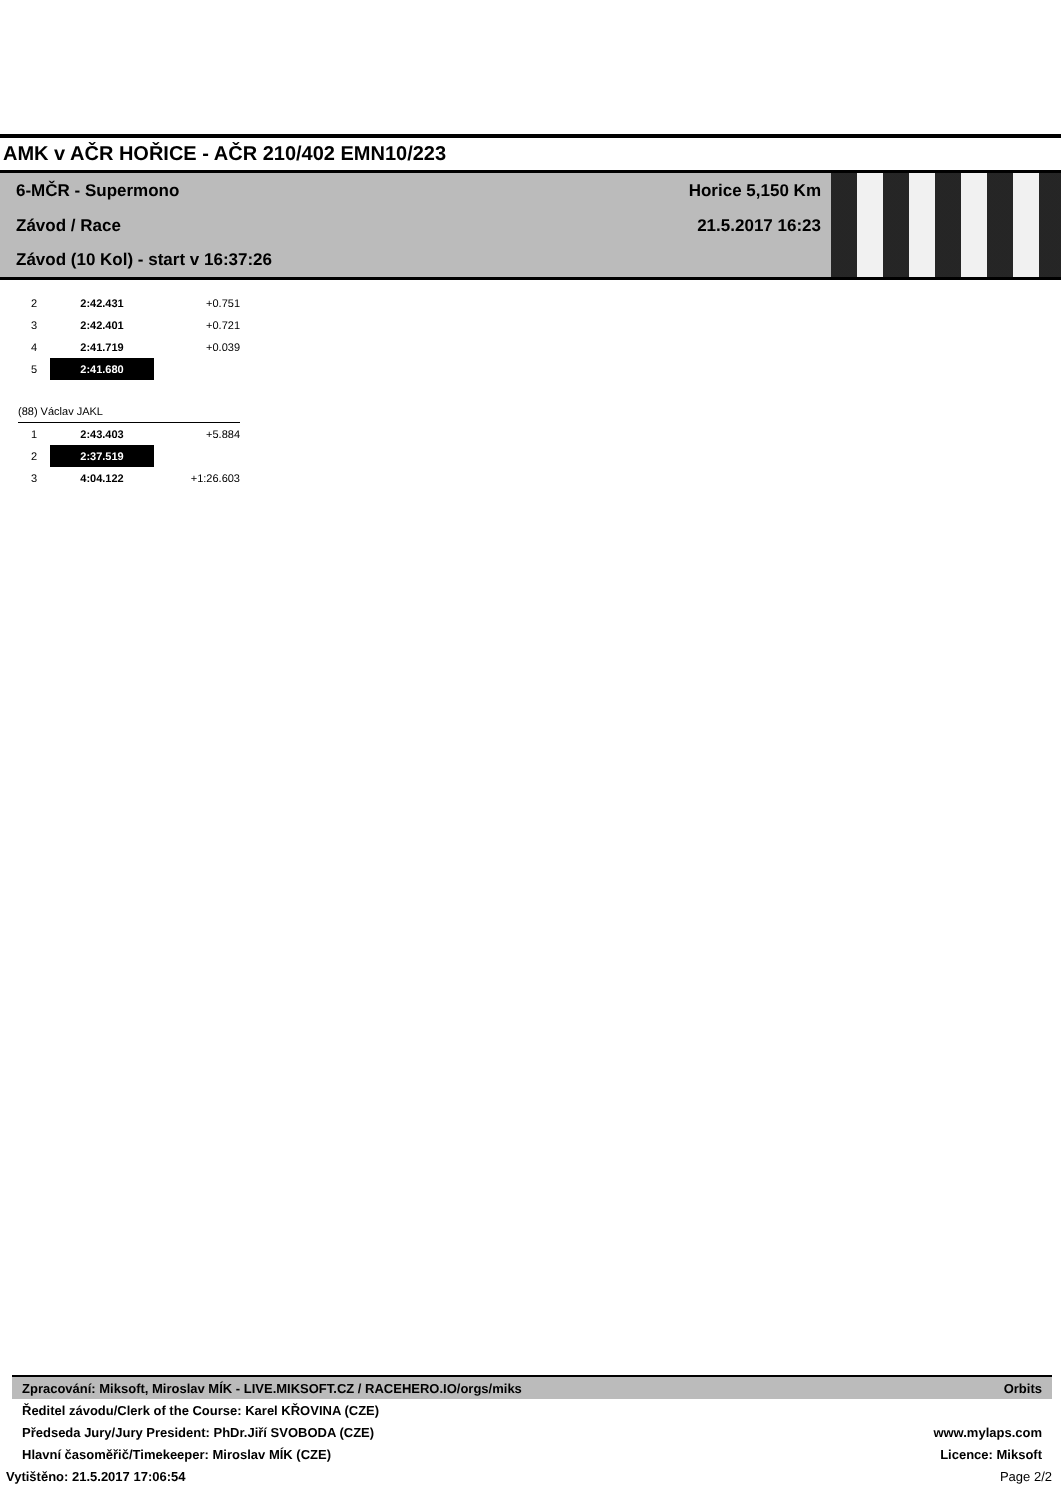AMK v AČR HOŘICE - AČR 210/402 EMN10/223
6-MČR - Supermono Horice 5,150 Km
Závod / Race 21.5.2017 16:23
Závod (10 Kol) - start v 16:37:26
| 2 | 2:42.431 | +0.751 |
| 3 | 2:42.401 | +0.721 |
| 4 | 2:41.719 | +0.039 |
| 5 | 2:41.680 | |
| (88) Václav JAKL | | |
| 1 | 2:43.403 | +5.884 |
| 2 | 2:37.519 | |
| 3 | 4:04.122 | +1:26.603 |
Zpracování: Miksoft, Miroslav MÍK - LIVE.MIKSOFT.CZ / RACEHERO.IO/orgs/miks Orbits
Ředitel závodu/Clerk of the Course: Karel KŘOVINA (CZE)
Předseda Jury/Jury President: PhDr.Jiří SVOBODA (CZE) www.mylaps.com
Hlavní časoměřič/Timekeeper: Miroslav MÍK (CZE) Licence: Miksoft
Vytištěno: 21.5.2017 17:06:54 Page 2/2